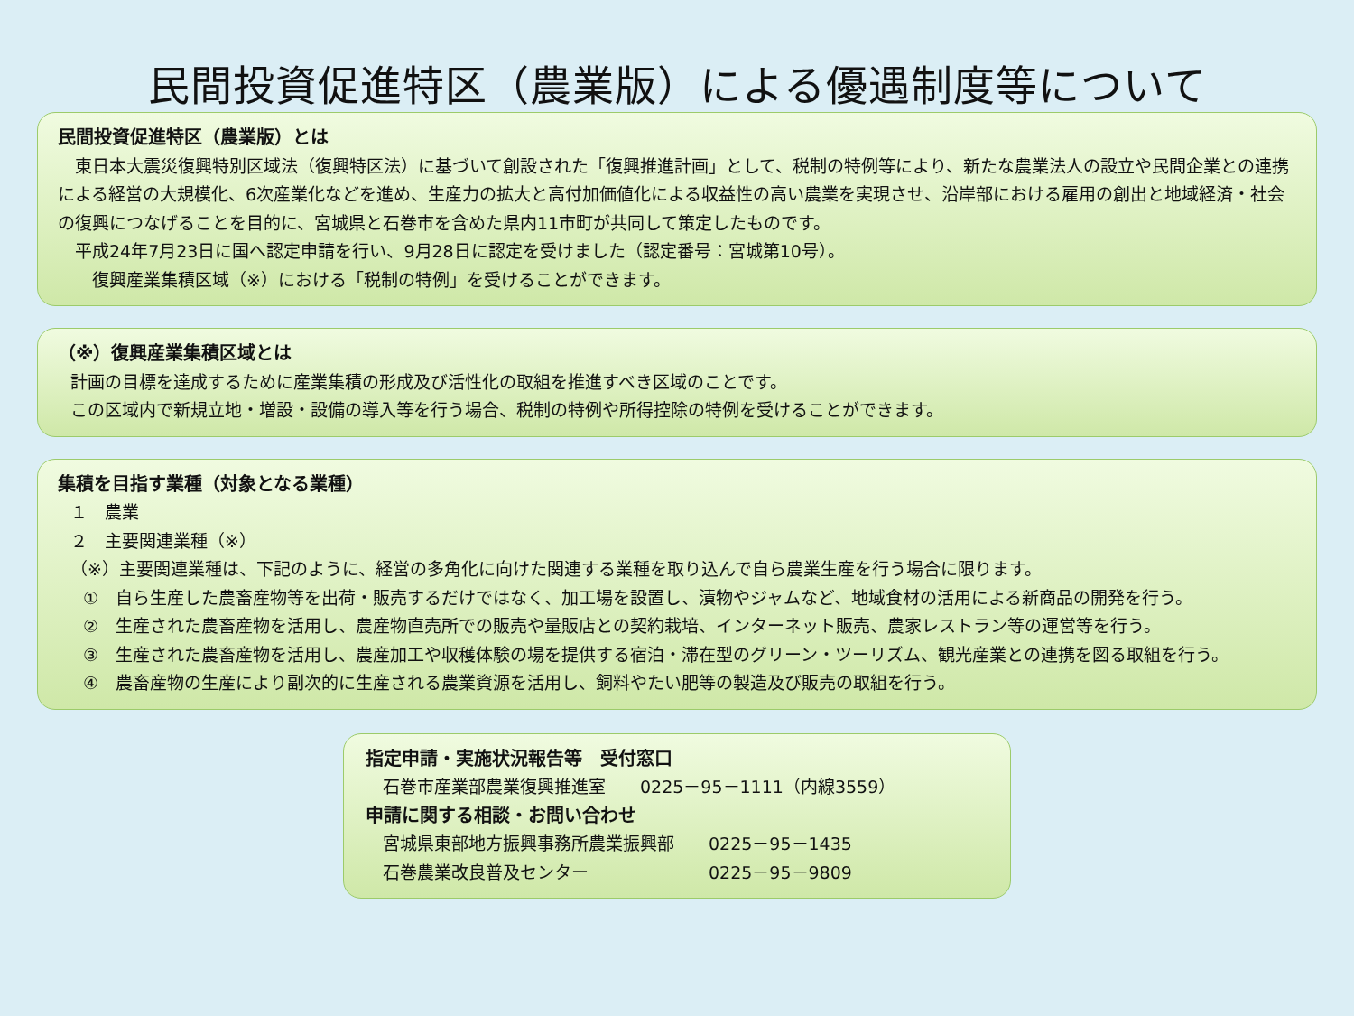民間投資促進特区（農業版）による優遇制度等について
民間投資促進特区（農業版）とは
　東日本大震災復興特別区域法（復興特区法）に基づいて創設された「復興推進計画」として、税制の特例等により、新たな農業法人の設立や民間企業との連携による経営の大規模化、6次産業化などを進め、生産力の拡大と高付加価値化による収益性の高い農業を実現させ、沿岸部における雇用の創出と地域経済・社会の復興につなげることを目的に、宮城県と石巻市を含めた県内11市町が共同して策定したものです。
　平成24年7月23日に国へ認定申請を行い、9月28日に認定を受けました（認定番号：宮城第10号）。
　　復興産業集積区域（※）における「税制の特例」を受けることができます。
（※）復興産業集積区域とは
計画の目標を達成するために産業集積の形成及び活性化の取組を推進すべき区域のことです。
この区域内で新規立地・増設・設備の導入等を行う場合、税制の特例や所得控除の特例を受けることができます。
集積を目指す業種（対象となる業種）
１　農業
２　主要関連業種（※）
（※）主要関連業種は、下記のように、経営の多角化に向けた関連する業種を取り込んで自ら農業生産を行う場合に限ります。
①　自ら生産した農畜産物等を出荷・販売するだけではなく、加工場を設置し、漬物やジャムなど、地域食材の活用による新商品の開発を行う。
②　生産された農畜産物を活用し、農産物直売所での販売や量販店との契約栽培、インターネット販売、農家レストラン等の運営等を行う。
③　生産された農畜産物を活用し、農産加工や収穫体験の場を提供する宿泊・滞在型のグリーン・ツーリズム、観光産業との連携を図る取組を行う。
④　農畜産物の生産により副次的に生産される農業資源を活用し、飼料やたい肥等の製造及び販売の取組を行う。
指定申請・実施状況報告等　受付窓口
　石巻市産業部農業復興推進室　　0225－95－1111（内線3559）
申請に関する相談・お問い合わせ
　宮城県東部地方振興事務所農業振興部　　0225－95－1435
　石巻農業改良普及センター　　　　　　　0225－95－9809